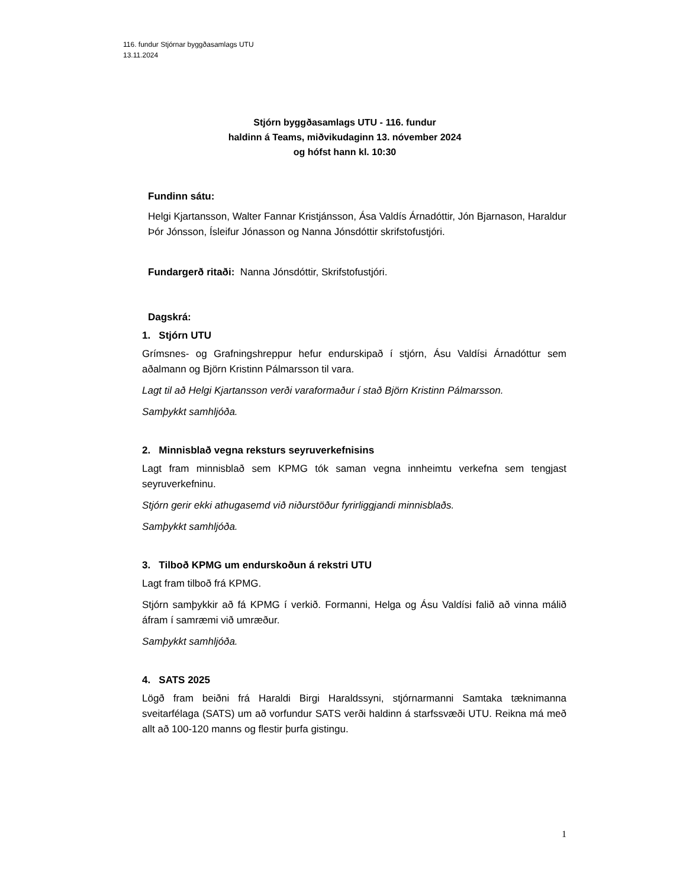116. fundur Stjórnar byggðasamlags UTU
13.11.2024
Stjórn byggðasamlags UTU - 116. fundur
haldinn á Teams, miðvikudaginn 13. nóvember 2024
og hófst hann kl. 10:30
Fundinn sátu:
Helgi Kjartansson, Walter Fannar Kristjánsson, Ása Valdís Árnadóttir, Jón Bjarnason, Haraldur Þór Jónsson, Ísleifur Jónasson og Nanna Jónsdóttir skrifstofustjóri.
Fundargerð ritaði: Nanna Jónsdóttir, Skrifstofustjóri.
Dagskrá:
1. Stjórn UTU
Grímsnes- og Grafningshreppur hefur endurskipað í stjórn, Ásu Valdísi Árnadóttur sem aðalmann og Björn Kristinn Pálmarsson til vara.
Lagt til að Helgi Kjartansson verði varaformaður í stað Björn Kristinn Pálmarsson.
Samþykkt samhljóða.
2. Minnisblað vegna reksturs seyruverkefnisins
Lagt fram minnisblað sem KPMG tók saman vegna innheimtu verkefna sem tengjast seyruverkefninu.
Stjórn gerir ekki athugasemd við niðurstöður fyrirliggjandi minnisblaðs.
Samþykkt samhljóða.
3. Tilboð KPMG um endurskoðun á rekstri UTU
Lagt fram tilboð frá KPMG.
Stjórn samþykkir að fá KPMG í verkið. Formanni, Helga og Ásu Valdísi falið að vinna málið áfram í samræmi við umræður.
Samþykkt samhljóða.
4. SATS 2025
Lögð fram beiðni frá Haraldi Birgi Haraldssyni, stjórnarmanni Samtaka tæknimanna sveitarfélaga (SATS) um að vorfundur SATS verði haldinn á starfssvæði UTU. Reikna má með allt að 100-120 manns og flestir þurfa gistingu.
1